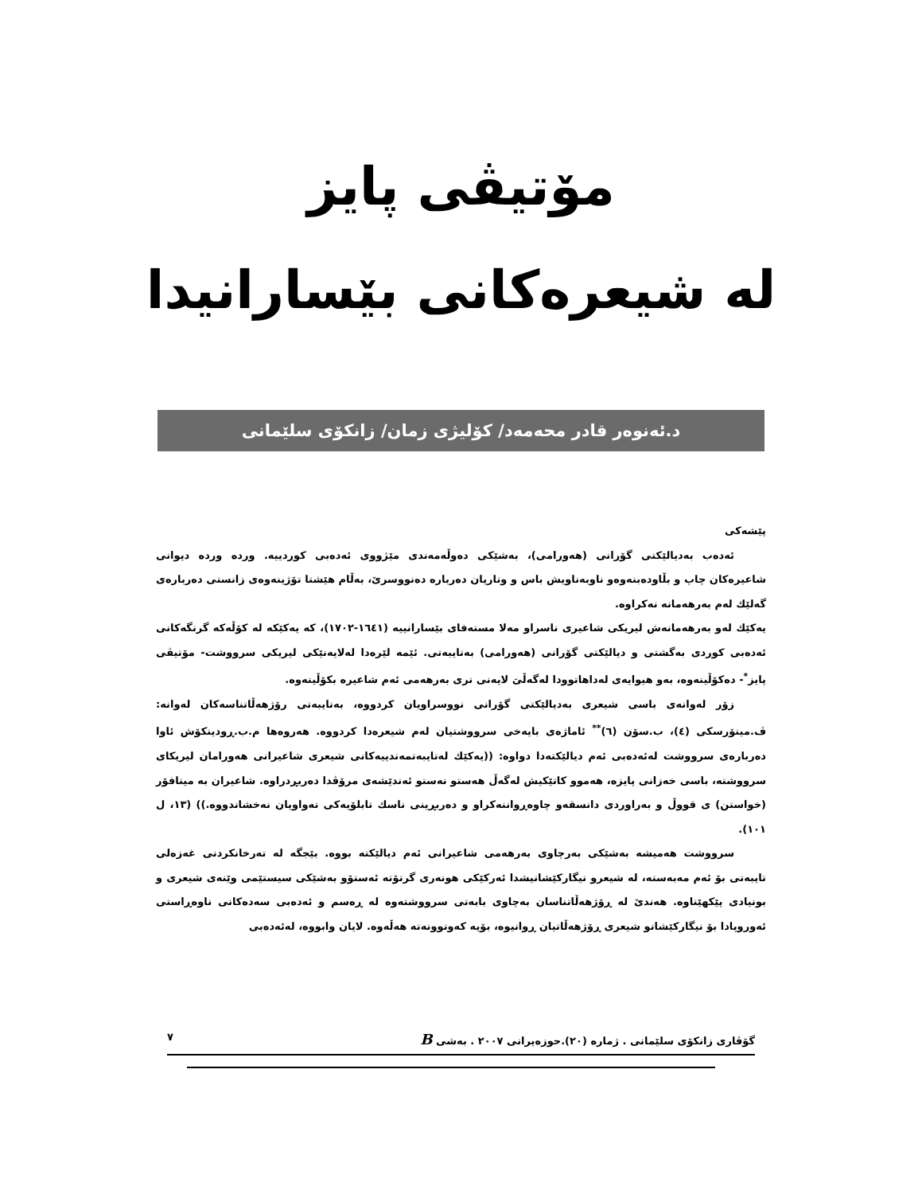مۆتیڤی پایز
لە شیعرەکانی بێسارانیدا
د.ئەنوەر قادر محەمەد/ کۆلیژی زمان/ زانکۆی سلێمانی
پێشەکی
ئەدەب بەدیالێکتی گۆرانی (هەورامی)، بەشێکی دەوڵەمەندی مێژووی ئەدەبی کوردییە. ورده ورده دیوانی شاعیرەکان چاپ و بڵاودەبنەوەو ناوبەناویش باس و وتاریان دەربارە دەنووسرێ، بەڵام هێشتا تۆژینەوەی زانستی دەربارەی گەلێك لەم بەرهەمانە نەکراوە.
یەکێك لەو بەرهەمانەش لیریکی شاعیری ناسراو مەلا مستەفای بێسارانییە (١٦٤١-١٧٠٢)، کە یەکێکە لە کۆڵەکە گرنگەکانی ئەدەبی کوردی بەگشتی و دیالێکتی گۆرانی (هەورامی) بەتایبەتی. ئێمە لێرەدا لەلایەنێکی لیریکی سرووشت- مۆتیڤی پایز<sup>*</sup>- دەکۆڵینەوە، بەو هیوایەی لەداهاتوودا لەگەڵیَ لایەنی تری بەرهەمی ئەم شاعیرە بکۆڵینەوە.
زۆر لەوانەی باسی شیعری بەدیالێکتی گۆرانی نووسراویان کردووە، بەتایبەتی رۆژهەڵاتناسەکان لەوانە: ڤ.مینۆرسکی (٤)، ب.سۆن (٦)<sup>**</sup> ئاماژەی بایەخی سرووشتیان لەم شیعرەدا کردووە. هەروەها م.ب.ڕودینکۆش ئاوا دەربارەی سرووشت لەئەدەبی ئەم دیالێکتەدا دواوە: ((یەکێك لەتایبەتمەندییەکانی شیعری شاعیرانی هەورامان لیریکای سرووشتە، باسی خەزانی پایزە، هەموو کاتێکیش لەگەڵ هەستو نەستو ئەندێشەی مرۆڤدا دەربڕدراوە. شاعیران بە میتافۆر (خواستن) ی قووڵ و بەراوردی دانسقەو چاوەڕواننەکراو و دەربڕینی ناسك تابلۆیەکی تەواویان نەخشاندووە.)) (١٣، ل ١٠١).
سرووشت هەمیشە بەشێکی بەرچاوی بەرهەمی شاعیرانی ئەم دیالێکتە بووە. بێجگە لە تەرخانکردنی غەزەلی تایبەتی بۆ ئەم مەبەستە، لە شیعرو نیگارکێشانیشدا ئەرکێکی هونەری گرتۆتە ئەستۆو بەشێکی سیستێمی وێنەی شیعری و بونیادی پێکهێناوە. هەندێ لە ڕۆژهەڵاتناسان بەچاوی بابەتی سرووشتەوە لە ڕەسم و ئەدەبی سەدەکانی ناوەڕاستی ئەوروپادا بۆ نیگارکێشانو شیعری ڕۆژهەڵاتیان ڕوانیوە، بۆیە کەوتوونەتە هەڵەوە. لایان وابووە، لەئەدەبی
گۆڤاری زانکۆی سلێمانی . ژمارە (٢٠).حوزەیرانی ٢٠٠٧ . بەشی B ٧